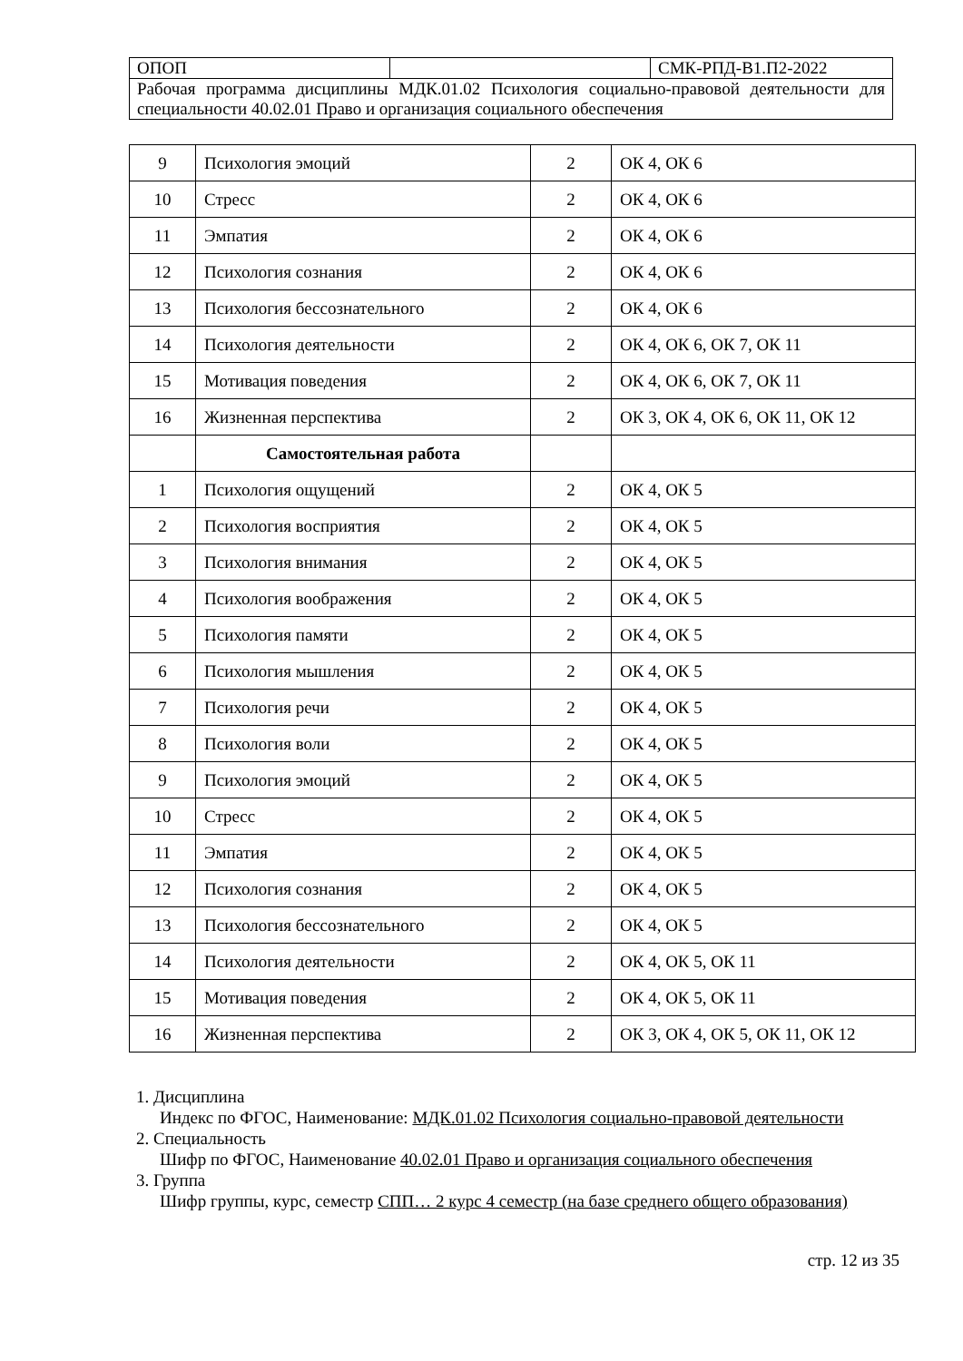| ОПОП | | СМК-РПД-В1.П2-2022 |
| Рабочая программа дисциплины МДК.01.02 Психология социально-правовой деятельности для специальности 40.02.01 Право и организация социального обеспечения | | |
| 9 | Психология эмоций | 2 | ОК 4, ОК 6 |
| 10 | Стресс | 2 | ОК 4, ОК 6 |
| 11 | Эмпатия | 2 | ОК 4, ОК 6 |
| 12 | Психология сознания | 2 | ОК 4, ОК 6 |
| 13 | Психология бессознательного | 2 | ОК 4, ОК 6 |
| 14 | Психология деятельности | 2 | ОК 4, ОК 6, ОК 7, ОК 11 |
| 15 | Мотивация поведения | 2 | ОК 4, ОК 6, ОК 7, ОК 11 |
| 16 | Жизненная перспектива | 2 | ОК 3, ОК 4, ОК 6, ОК 11, ОК 12 |
| | Самостоятельная работа | | |
| 1 | Психология ощущений | 2 | ОК 4, ОК 5 |
| 2 | Психология восприятия | 2 | ОК 4, ОК 5 |
| 3 | Психология внимания | 2 | ОК 4, ОК 5 |
| 4 | Психология воображения | 2 | ОК 4, ОК 5 |
| 5 | Психология памяти | 2 | ОК 4, ОК 5 |
| 6 | Психология мышления | 2 | ОК 4, ОК 5 |
| 7 | Психология речи | 2 | ОК 4, ОК 5 |
| 8 | Психология воли | 2 | ОК 4, ОК 5 |
| 9 | Психология эмоций | 2 | ОК 4, ОК 5 |
| 10 | Стресс | 2 | ОК 4, ОК 5 |
| 11 | Эмпатия | 2 | ОК 4, ОК 5 |
| 12 | Психология сознания | 2 | ОК 4, ОК 5 |
| 13 | Психология бессознательного | 2 | ОК 4, ОК 5 |
| 14 | Психология деятельности | 2 | ОК 4, ОК 5, ОК 11 |
| 15 | Мотивация поведения | 2 | ОК 4, ОК 5, ОК 11 |
| 16 | Жизненная перспектива | 2 | ОК 3, ОК 4, ОК 5, ОК 11, ОК 12 |
1. Дисциплина
Индекс по ФГОС, Наименование: МДК.01.02 Психология социально-правовой деятельности
2. Специальность
Шифр по ФГОС, Наименование 40.02.01 Право и организация социального обеспечения
3. Группа
Шифр группы, курс, семестр СПП… 2 курс 4 семестр (на базе среднего общего образования)
стр. 12 из 35